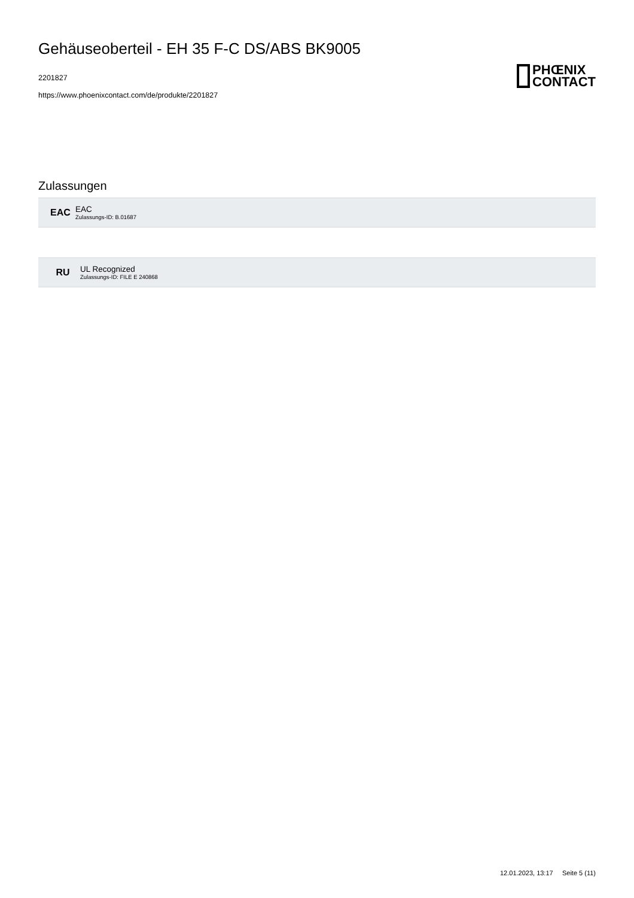Gehäuseoberteil - EH 35 F-C DS/ABS BK9005
2201827
https://www.phoenixcontact.com/de/produkte/2201827
PHŒNIX
CONTACT
Zulassungen
EAC
EAC
Zulassungs-ID: B.01687
RU
UL Recognized
Zulassungs-ID: FILE E 240868
12.01.2023, 13:17 Seite 5 (11)